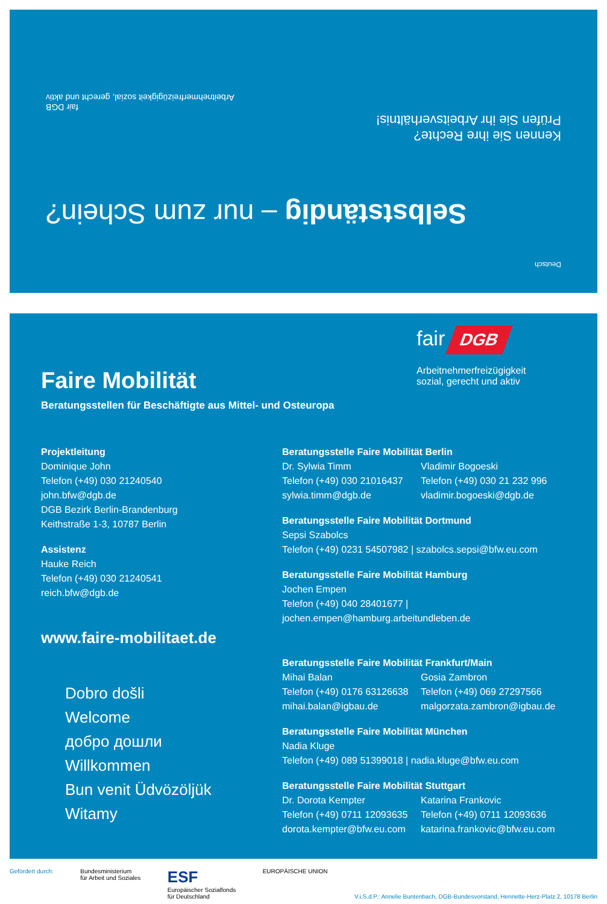Deutsch
Selbstständig – nur zum Schein?
Kennen Sie ihre Rechte?
Prüfen Sie ihr Arbeitsverhältnis!
fair DGB
Arbeitnehmerfreizügigkeit sozial, gerecht und aktiv
fair DGB
Arbeitnehmerfreizügigkeit
sozial, gerecht und aktiv
Faire Mobilität
Beratungsstellen für Beschäftigte aus Mittel- und Osteuropa
Projektleitung
Dominique John
Telefon (+49) 030 21240540
john.bfw@dgb.de
DGB Bezirk Berlin-Brandenburg
Keithstraße 1-3, 10787 Berlin
Assistenz
Hauke Reich
Telefon (+49) 030 21240541
reich.bfw@dgb.de
www.faire-mobilitaet.de
Dobro došli
Welcome
добро дошли
Willkommen
Bun venit Üdvözöljük
Witamy
Beratungsstelle Faire Mobilität Berlin
Dr. Sylwia Timm
Telefon (+49) 030 21016437
sylwia.timm@dgb.de
Vladimir Bogoeski
Telefon (+49) 030 21 232 996
vladimir.bogoeski@dgb.de
Beratungsstelle Faire Mobilität Dortmund
Sepsi Szabolcs
Telefon (+49) 0231 54507982 | szabolcs.sepsi@bfw.eu.com
Beratungsstelle Faire Mobilität Hamburg
Jochen Empen
Telefon (+49) 040 28401677 | jochen.empen@hamburg.arbeitundleben.de
Beratungsstelle Faire Mobilität Frankfurt/Main
Mihai Balan
Telefon (+49) 0176 63126638
mihai.balan@igbau.de
Gosia Zambron
Telefon (+49) 069 27297566
malgorzata.zambron@igbau.de
Beratungsstelle Faire Mobilität München
Nadia Kluge
Telefon (+49) 089 51399018 | nadia.kluge@bfw.eu.com
Beratungsstelle Faire Mobilität Stuttgart
Dr. Dorota Kempter
Telefon (+49) 0711 12093635
dorota.kempter@bfw.eu.com
Katarina Frankovic
Telefon (+49) 0711 12093636
katarina.frankovic@bfw.eu.com
Gefördert durch: Bundesministerium
für Arbeit und Soziales ESF
Europäischer Sozialfonds
für Deutschland EUROPÄISCHE UNION V.i.S.d.P.: Annelie Buntenbach, DGB-Bundesvorstand, Henriette-Herz-Platz 2, 10178 Berlin